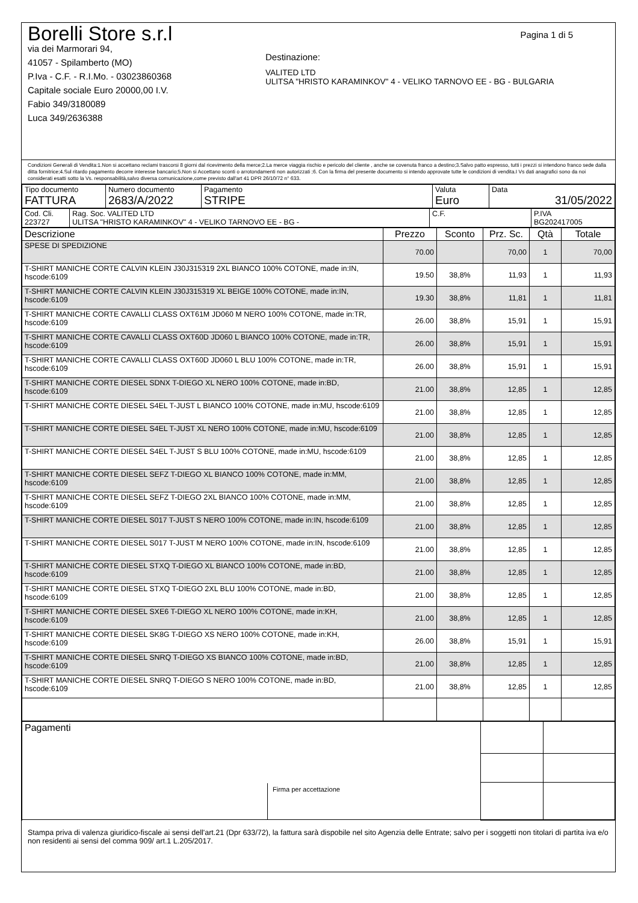Borelli Store s.r.l
via dei Marmorari 94,
41057 - Spilamberto (MO)
P.Iva - C.F. - R.I.Mo. - 03023860368
Capitale sociale Euro 20000,00 I.V.
Fabio 349/3180089
Luca 349/2636388
Pagina 1 di 5
Destinazione:
VALITED LTD
ULITSA "HRISTO KARAMINKOV" 4 - VELIKO TARNOVO EE - BG - BULGARIA
Condizioni Generali di Vendita:1.Non si accettano reclami trascorsi 8 giorni dal ricevimento della merce;2.La merce viaggia rischio e pericolo del cliente , anche se covenuta franco a destino;3.Salvo patto espresso, tutti i prezzi si intendono franco sede dalla ditta fornitrice;4.Sul ritardo pagamento decorre interesse bancario;5.Non si Accettano sconti o arrotondamenti non autorizzati ;6. Con la firma del presente documento si intendo approvate tutte le condizioni di vendita.I Vs dati anagrafici sono da noi considerati esatti sotto la Vs. responsabilità,salvo diversa comunicazione,come previsto dall'art 41 DPR 26/10/72 n° 633.
| Tipo documento FATTURA | Numero documento 2683/A/2022 | Pagamento STRIPE | Valuta Euro | Data 31/05/2022 |
| Cod. Cli. 223727 | Rag. Soc. VALITED LTD ULITSA "HRISTO KARAMINKOV" 4 - VELIKO TARNOVO EE - BG - | C.F. | P.IVA BG202417005 |
| Descrizione | Prezzo | Sconto | Prz. Sc. | Qtà | Totale |
| --- | --- | --- | --- | --- | --- |
| SPESE DI SPEDIZIONE | 70.00 | | 70,00 | 1 | 70,00 |
| T-SHIRT MANICHE CORTE CALVIN KLEIN J30J315319 2XL BIANCO 100% COTONE, made in:IN, hscode:6109 | 19.50 | 38,8% | 11,93 | 1 | 11,93 |
| T-SHIRT MANICHE CORTE CALVIN KLEIN J30J315319 XL BEIGE 100% COTONE, made in:IN, hscode:6109 | 19.30 | 38,8% | 11,81 | 1 | 11,81 |
| T-SHIRT MANICHE CORTE CAVALLI CLASS OXT61M JD060 M NERO 100% COTONE, made in:TR, hscode:6109 | 26.00 | 38,8% | 15,91 | 1 | 15,91 |
| T-SHIRT MANICHE CORTE CAVALLI CLASS OXT60D JD060 L BIANCO 100% COTONE, made in:TR, hscode:6109 | 26.00 | 38,8% | 15,91 | 1 | 15,91 |
| T-SHIRT MANICHE CORTE CAVALLI CLASS OXT60D JD060 L BLU 100% COTONE, made in:TR, hscode:6109 | 26.00 | 38,8% | 15,91 | 1 | 15,91 |
| T-SHIRT MANICHE CORTE DIESEL SDNX T-DIEGO XL NERO 100% COTONE, made in:BD, hscode:6109 | 21.00 | 38,8% | 12,85 | 1 | 12,85 |
| T-SHIRT MANICHE CORTE DIESEL S4EL T-JUST L BIANCO 100% COTONE, made in:MU, hscode:6109 | 21.00 | 38,8% | 12,85 | 1 | 12,85 |
| T-SHIRT MANICHE CORTE DIESEL S4EL T-JUST XL NERO 100% COTONE, made in:MU, hscode:6109 | 21.00 | 38,8% | 12,85 | 1 | 12,85 |
| T-SHIRT MANICHE CORTE DIESEL S4EL T-JUST S BLU 100% COTONE, made in:MU, hscode:6109 | 21.00 | 38,8% | 12,85 | 1 | 12,85 |
| T-SHIRT MANICHE CORTE DIESEL SEFZ T-DIEGO XL BIANCO 100% COTONE, made in:MM, hscode:6109 | 21.00 | 38,8% | 12,85 | 1 | 12,85 |
| T-SHIRT MANICHE CORTE DIESEL SEFZ T-DIEGO 2XL BIANCO 100% COTONE, made in:MM, hscode:6109 | 21.00 | 38,8% | 12,85 | 1 | 12,85 |
| T-SHIRT MANICHE CORTE DIESEL S017 T-JUST S NERO 100% COTONE, made in:IN, hscode:6109 | 21.00 | 38,8% | 12,85 | 1 | 12,85 |
| T-SHIRT MANICHE CORTE DIESEL S017 T-JUST M NERO 100% COTONE, made in:IN, hscode:6109 | 21.00 | 38,8% | 12,85 | 1 | 12,85 |
| T-SHIRT MANICHE CORTE DIESEL STXQ T-DIEGO XL BIANCO 100% COTONE, made in:BD, hscode:6109 | 21.00 | 38,8% | 12,85 | 1 | 12,85 |
| T-SHIRT MANICHE CORTE DIESEL STXQ T-DIEGO 2XL BLU 100% COTONE, made in:BD, hscode:6109 | 21.00 | 38,8% | 12,85 | 1 | 12,85 |
| T-SHIRT MANICHE CORTE DIESEL SXE6 T-DIEGO XL NERO 100% COTONE, made in:KH, hscode:6109 | 21.00 | 38,8% | 12,85 | 1 | 12,85 |
| T-SHIRT MANICHE CORTE DIESEL SK8G T-DIEGO XS NERO 100% COTONE, made in:KH, hscode:6109 | 26.00 | 38,8% | 15,91 | 1 | 15,91 |
| T-SHIRT MANICHE CORTE DIESEL SNRQ T-DIEGO XS BIANCO 100% COTONE, made in:BD, hscode:6109 | 21.00 | 38,8% | 12,85 | 1 | 12,85 |
| T-SHIRT MANICHE CORTE DIESEL SNRQ T-DIEGO S NERO 100% COTONE, made in:BD, hscode:6109 | 21.00 | 38,8% | 12,85 | 1 | 12,85 |
| Pagamenti | | |
Firma per accettazione
Stampa priva di valenza giuridico-fiscale ai sensi dell'art.21 (Dpr 633/72), la fattura sarà dispobile nel sito Agenzia delle Entrate; salvo per i soggetti non titolari di partita iva e/o non residenti ai sensi del comma 909/ art.1 L.205/2017.